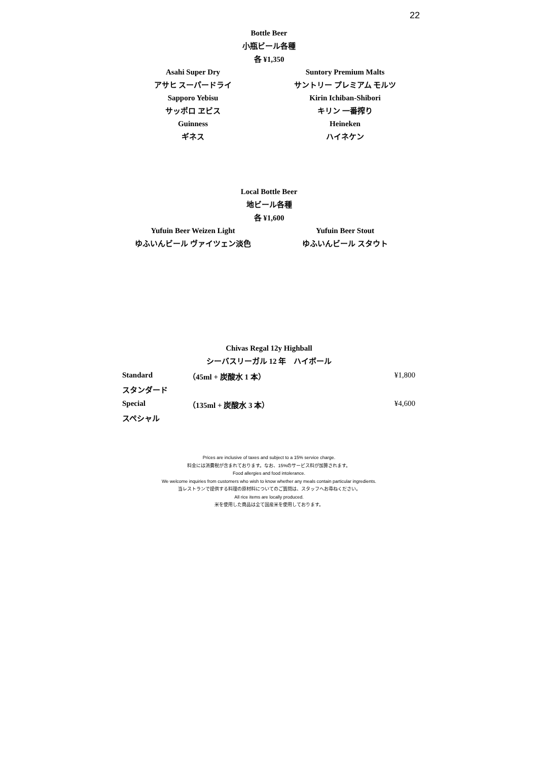22
Bottle Beer
小瓶ビール各種
各 ¥1,350
Asahi Super Dry
アサヒ スーパードライ
Sapporo Yebisu
サッポロ ヱビス
Guinness
ギネス
Suntory Premium Malts
サントリー プレミアム モルツ
Kirin Ichiban-Shibori
キリン 一番搾り
Heineken
ハイネケン
Local Bottle Beer
地ビール各種
各 ¥1,600
Yufuin Beer Weizen Light
ゆふいんビール ヴァイツェン淡色
Yufuin Beer Stout
ゆふいんビール スタウト
Chivas Regal 12y Highball
シーバスリーガル 12 年　ハイボール
| Standard | （45ml + 炭酸水 1 本） | ¥1,800 |
| スタンダード | | |
| Special | （135ml + 炭酸水 3 本） | ¥4,600 |
| スペシャル | | |
Prices are inclusive of taxes and subject to a 15% service charge.
料金には消費税が含まれております。なお、15%のサービス料が加算されます。
Food allergies and food intolerance.
We welcome inquiries from customers who wish to know whether any meals contain particular ingredients.
当レストランで提供する料理の原材料についてのご質問は、スタッフへお尋ねください。
All rice items are locally produced.
米を使用した商品は全て国産米を使用しております。